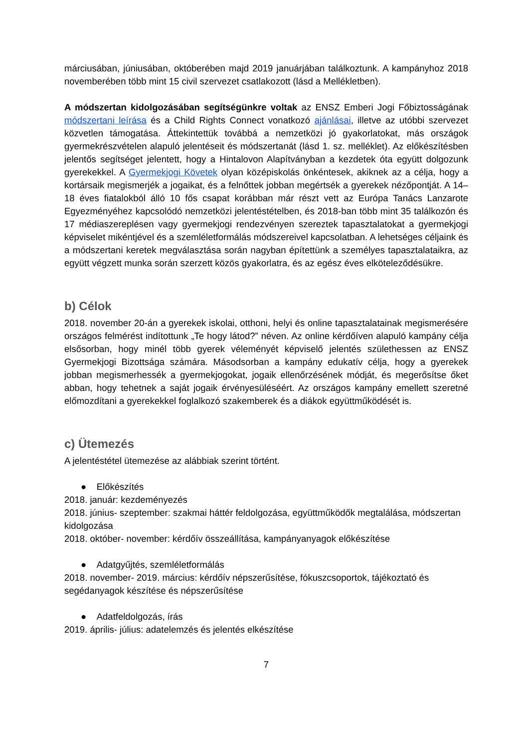márciusában, júniusában, októberében majd 2019 januárjában találkoztunk. A kampányhoz 2018 novemberében több mint 15 civil szervezet csatlakozott (lásd a Mellékletben).
A módszertan kidolgozásában segítségünkre voltak az ENSZ Emberi Jogi Főbiztosságának módszertani leírása és a Child Rights Connect vonatkozó ajánlásai, illetve az utóbbi szervezet közvetlen támogatása. Áttekintettük továbbá a nemzetközi jó gyakorlatokat, más országok gyermekrészvételen alapuló jelentéseit és módszertanát (lásd 1. sz. melléklet). Az előkészítésben jelentős segítséget jelentett, hogy a Hintalovon Alapítványban a kezdetek óta együtt dolgozunk gyerekekkel. A Gyermekjogi Követek olyan középiskolás önkéntesek, akiknek az a célja, hogy a kortársaik megismerjék a jogaikat, és a felnőttek jobban megértsék a gyerekek nézőpontját. A 14–18 éves fiatalokból álló 10 fős csapat korábban már részt vett az Európa Tanács Lanzarote Egyezményéhez kapcsolódó nemzetközi jelentéstételben, és 2018-ban több mint 35 találkozón és 17 médiaszereplésen vagy gyermekjogi rendezvényen szereztek tapasztalatokat a gyermekjogi képviselet mikéntjével és a szemléletformálás módszereivel kapcsolatban. A lehetséges céljaink és a módszertani keretek megválasztása során nagyban építettünk a személyes tapasztalataikra, az együtt végzett munka során szerzett közös gyakorlatra, és az egész éves elköteleződésükre.
b) Célok
2018. november 20-án a gyerekek iskolai, otthoni, helyi és online tapasztalatainak megismerésére országos felmérést indítottunk „Te hogy látod?” néven. Az online kérdőíven alapuló kampány célja elsősorban, hogy minél több gyerek véleményét képviselő jelentés születhessen az ENSZ Gyermekjogi Bizottsága számára. Másodsorban a kampány edukatív célja, hogy a gyerekek jobban megismerhessék a gyermekjogokat, jogaik ellenőrzésének módját, és megerősítse őket abban, hogy tehetnek a saját jogaik érvényesüléséért. Az országos kampány emellett szeretné előmozdítani a gyerekekkel foglalkozó szakemberek és a diákok együttműködését is.
c) Ütemezés
A jelentéstétel ütemezése az alábbiak szerint történt.
● Előkészítés
2018. január: kezdeményezés
2018. június- szeptember: szakmai háttér feldolgozása, együttműködők megtalálása, módszertan kidolgozása
2018. október- november: kérdőív összeállítása, kampányanyagok előkészítése
● Adatgyűjtés, szemléletformálás
2018. november- 2019. március: kérdőív népszerűsítése, fókuszcsoportok, tájékoztató és segédanyagok készítése és népszerűsítése
● Adatfeldolgozás, írás
2019. április- július: adatelemzés és jelentés elkészítése
7